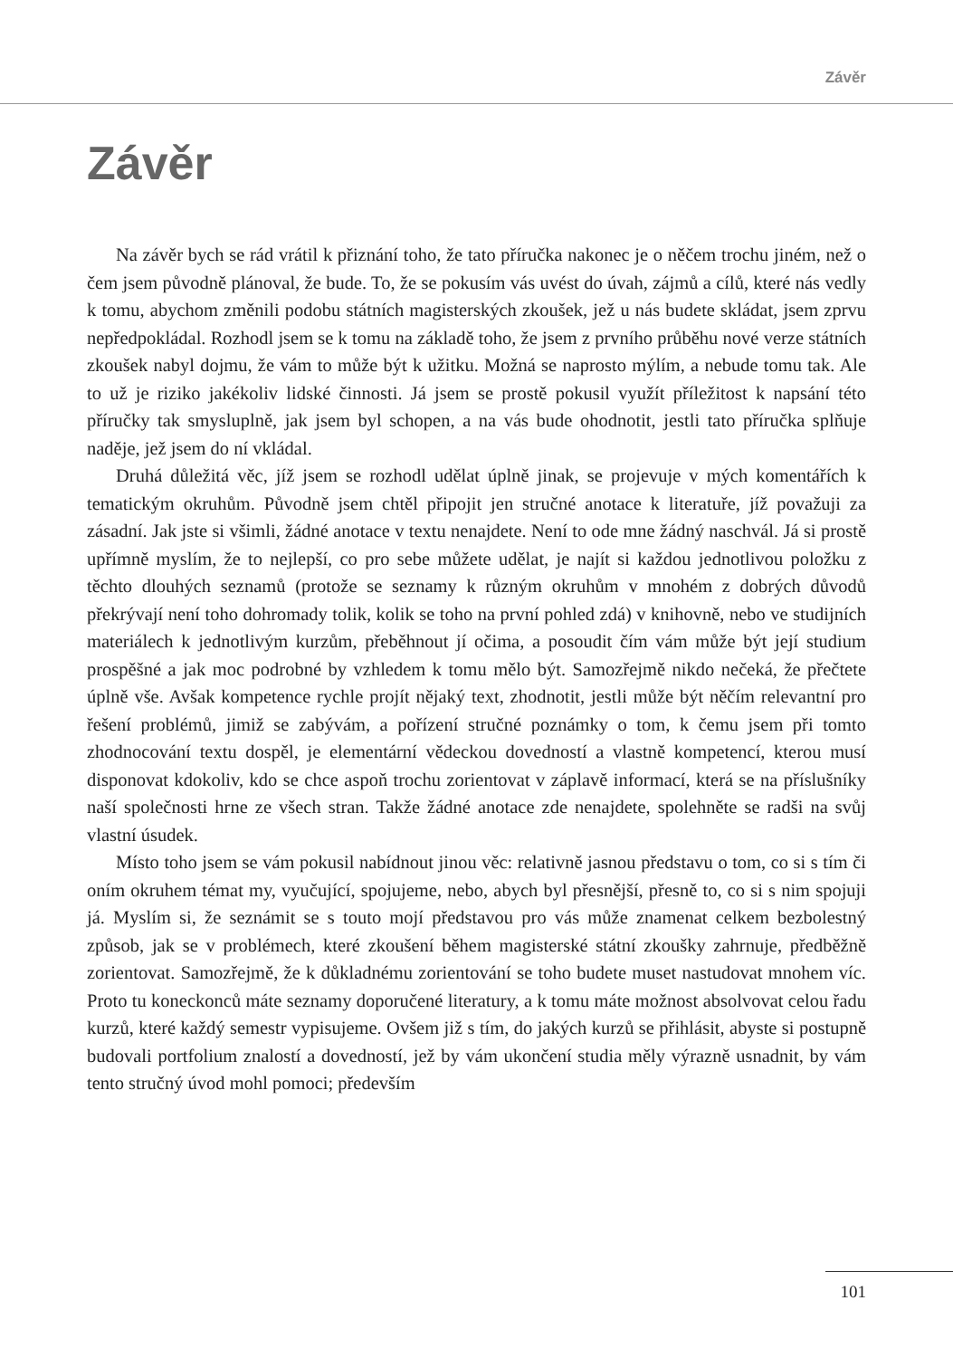Závěr
Závěr
Na závěr bych se rád vrátil k přiznání toho, že tato příručka nakonec je o něčem trochu jiném, než o čem jsem původně plánoval, že bude. To, že se pokusím vás uvést do úvah, zájmů a cílů, které nás vedly k tomu, abychom změnili podobu státních magisterských zkoušek, jež u nás budete skládat, jsem zprvu nepředpokládal. Rozhodl jsem se k tomu na základě toho, že jsem z prvního průběhu nové verze státních zkoušek nabyl dojmu, že vám to může být k užitku. Možná se naprosto mýlím, a nebude tomu tak. Ale to už je riziko jakékoliv lidské činnosti. Já jsem se prostě pokusil využít příležitost k napsání této příručky tak smysluplně, jak jsem byl schopen, a na vás bude ohodnotit, jestli tato příručka splňuje naděje, jež jsem do ní vkládal.
Druhá důležitá věc, jíž jsem se rozhodl udělat úplně jinak, se projevuje v mých komentářích k tematickým okruhům. Původně jsem chtěl připojit jen stručné anotace k literatuře, jíž považuji za zásadní. Jak jste si všimli, žádné anotace v textu nenajdete. Není to ode mne žádný naschvál. Já si prostě upřímně myslím, že to nejlepší, co pro sebe můžete udělat, je najít si každou jednotlivou položku z těchto dlouhých seznamů (protože se seznamy k různým okruhům v mnohém z dobrých důvodů překrývají není toho dohromady tolik, kolik se toho na první pohled zdá) v knihovně, nebo ve studijních materiálech k jednotlivým kurzům, přeběhnout jí očima, a posoudit čím vám může být její studium prospěšné a jak moc podrobné by vzhledem k tomu mělo být. Samozřejmě nikdo nečeká, že přečtete úplně vše. Avšak kompetence rychle projít nějaký text, zhodnotit, jestli může být něčím relevantní pro řešení problémů, jimiž se zabývám, a pořízení stručné poznámky o tom, k čemu jsem při tomto zhodnocování textu dospěl, je elementární vědeckou dovedností a vlastně kompetencí, kterou musí disponovat kdokoliv, kdo se chce aspoň trochu zorientovat v záplavě informací, která se na příslušníky naší společnosti hrne ze všech stran. Takže žádné anotace zde nenajdete, spolehněte se radši na svůj vlastní úsudek.
Místo toho jsem se vám pokusil nabídnout jinou věc: relativně jasnou představu o tom, co si s tím či oním okruhem témat my, vyučující, spojujeme, nebo, abych byl přesnější, přesně to, co si s nim spojuji já. Myslím si, že seznámit se s touto mojí představou pro vás může znamenat celkem bezbolestný způsob, jak se v problémech, které zkoušení během magisterské státní zkoušky zahrnuje, předběžně zorientovat. Samozřejmě, že k důkladnému zorientování se toho budete muset nastudovat mnohem víc. Proto tu koneckonců máte seznamy doporučené literatury, a k tomu máte možnost absolvovat celou řadu kurzů, které každý semestr vypisujeme. Ovšem již s tím, do jakých kurzů se přihlásit, abyste si postupně budovali portfolium znalostí a dovedností, jež by vám ukončení studia měly výrazně usnadnit, by vám tento stručný úvod mohl pomoci; především
101